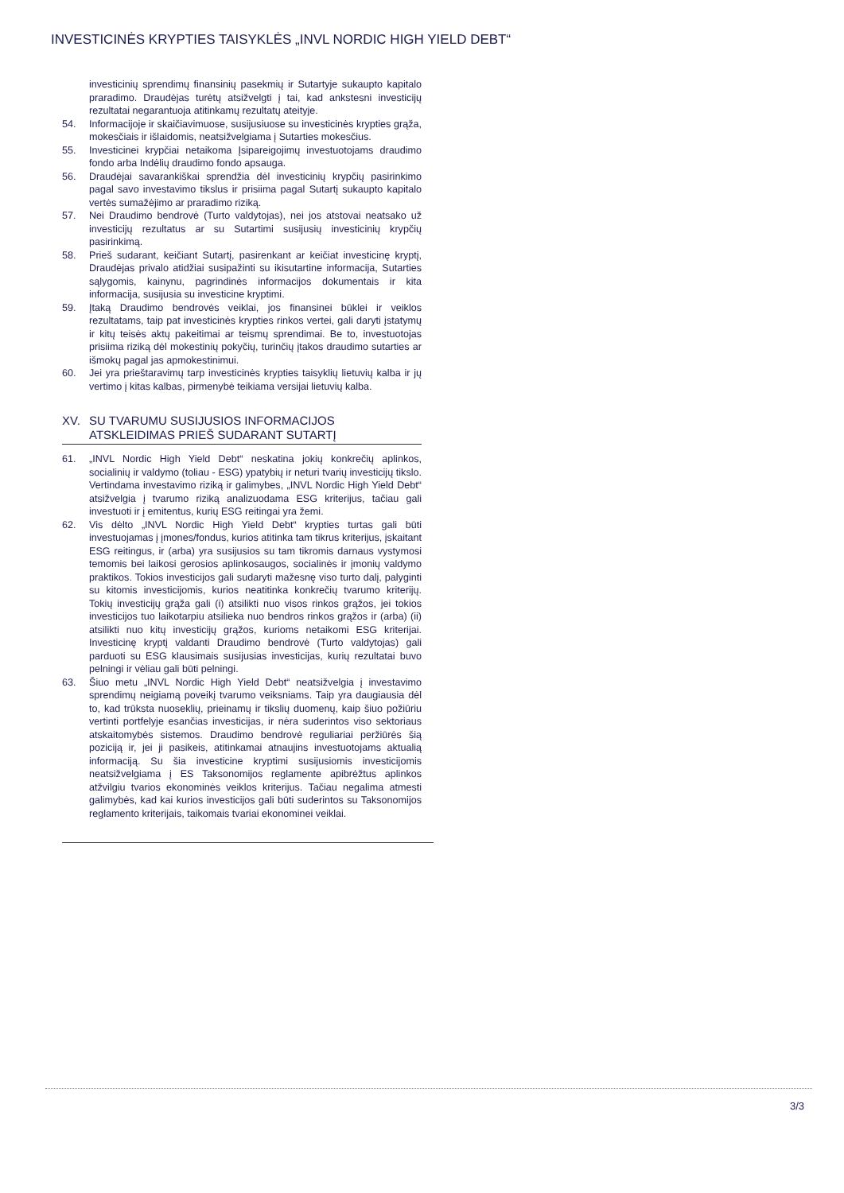INVESTICINĖS KRYPTIES TAISYKLĖS „INVL NORDIC HIGH YIELD DEBT“
investicinių sprendimų finansinių pasekmių ir Sutartyje sukaupto kapitalo praradimo. Draudėjas turėtų atsižvelgti į tai, kad ankstesni investicijų rezultatai negarantuoja atitinkamų rezultatų ateityje.
54. Informacijoje ir skaičiavimuose, susijusiuose su investicinės krypties grąža, mokesčiais ir išlaidomis, neatsižvelgiama į Sutarties mokesčius.
55. Investicinei krypčiai netaikoma Įsipareigojimų investuotojams draudimo fondo arba Indėlių draudimo fondo apsauga.
56. Draudėjai savarankiškai sprendžia dėl investicinių krypčių pasirinkimo pagal savo investavimo tikslus ir prisiima pagal Sutartį sukaupto kapitalo vertės sumažėjimo ar praradimo riziką.
57. Nei Draudimo bendrovė (Turto valdytojas), nei jos atstovai neatsako už investicijų rezultatus ar su Sutartimi susijusių investicinių krypčių pasirinkimą.
58. Prieš sudarant, keičiant Sutartį, pasirenkant ar keičiat investicinę kryptį, Draudėjas privalo atidžiai susipažinti su ikisutartine informacija, Sutarties sąlygomis, kainynu, pagrindinės informacijos dokumentais ir kita informacija, susijusia su investicine kryptimi.
59. Įtaką Draudimo bendrovės veiklai, jos finansinei būklei ir veiklos rezultatams, taip pat investicinės krypties rinkos vertei, gali daryti įstatymų ir kitų teisės aktų pakeitimai ar teismų sprendimai. Be to, investuotojas prisiima riziką dėl mokestinių pokyčių, turinčių įtakos draudimo sutarties ar išmokų pagal jas apmokestinimui.
60. Jei yra prieštaravimų tarp investicinės krypties taisyklių lietuvių kalba ir jų vertimo į kitas kalbas, pirmenybė teikiama versijai lietuvių kalba.
XV. SU TVARUMU SUSIJUSIOS INFORMACIJOS ATSKLEIDIMAS PRIEŠ SUDARANT SUTARTĮ
61. „INVL Nordic High Yield Debt“ neskatina jokių konkrečių aplinkos, socialinių ir valdymo (toliau - ESG) ypatybių ir neturi tvarių investicijų tikslo. Vertindama investavimo riziką ir galimybes, „INVL Nordic High Yield Debt“ atsižvelgia į tvarumo riziką analizuodama ESG kriterijus, tačiau gali investuoti ir į emitentus, kurių ESG reitingai yra žemi.
62. Vis dėlto „INVL Nordic High Yield Debt“ krypties turtas gali būti investuojamas į įmones/fondus, kurios atitinka tam tikrus kriterijus, įskaitant ESG reitingus, ir (arba) yra susijusios su tam tikromis darnaus vystymosi temomis bei laikosi gerosios aplinkosaugos, socialinės ir įmonių valdymo praktikos. Tokios investicijos gali sudaryti mažesnę viso turto dalį, palyginti su kitomis investicijomis, kurios neatitinka konkrečių tvarumo kriterijų. Tokių investicijų grąža gali (i) atsilikti nuo visos rinkos grąžos, jei tokios investicijos tuo laikotarpiu atsilieka nuo bendros rinkos grąžos ir (arba) (ii) atsilikti nuo kitų investicijų grąžos, kurioms netaikomi ESG kriterijai. Investicinę kryptį valdanti Draudimo bendrovė (Turto valdytojas) gali parduoti su ESG klausimais susijusias investicijas, kurių rezultatai buvo pelningi ir vėliau gali būti pelningi.
63. Šiuo metu „INVL Nordic High Yield Debt“ neatsižvelgia į investavimo sprendimų neigiamą poveikį tvarumo veiksniams. Taip yra daugiausia dėl to, kad trūksta nuoseklių, prieinamų ir tikslių duomenų, kaip šiuo požiūriu vertinti portfelyje esančias investicijas, ir nėra suderintos viso sektoriaus atskaitomybės sistemos. Draudimo bendrovė reguliariai peržiūrės šią poziciją ir, jei ji pasikeis, atitinkamai atnaujins investuotojams aktualią informaciją. Su šia investicine kryptimi susijusiomis investicijomis neatsižvelgiama į ES Taksonomijos reglamente apibrėžtus aplinkos atžvilgiu tvarios ekonominės veiklos kriterijus. Tačiau negalima atmesti galimybės, kad kai kurios investicijos gali būti suderintos su Taksonomijos reglamento kriterijais, taikomais tvariai ekonominei veiklai.
3/3